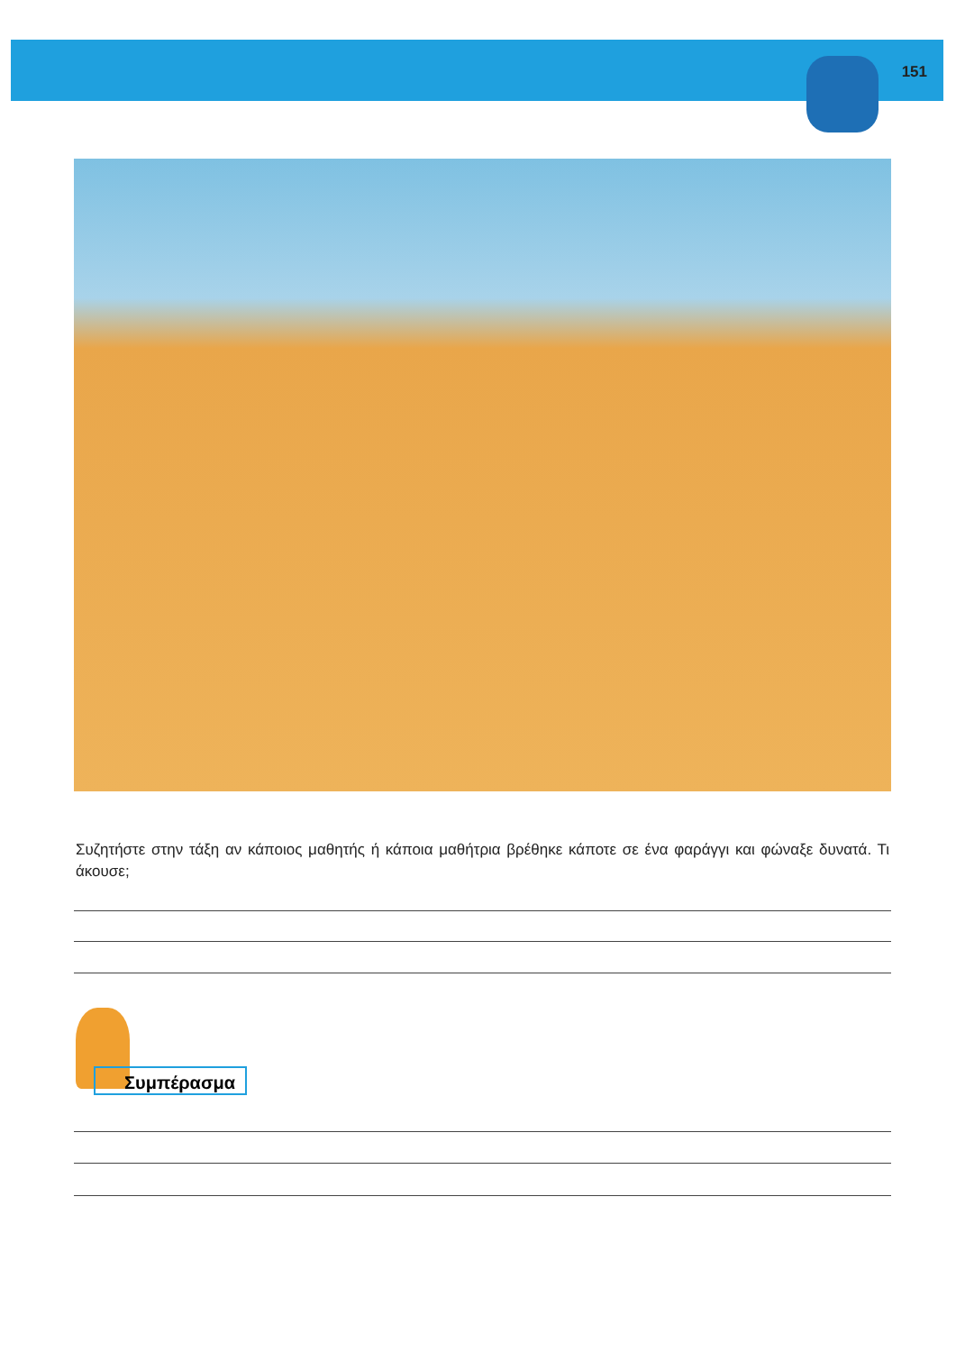151
Συζητήστε στην τάξη αν κάποιος μαθητής ή κάποια μαθήτρια βρέθηκε κάποτε σε ένα φαράγγι και φώναξε δυνατά. Τι άκουσε;
Συμπέρασμα